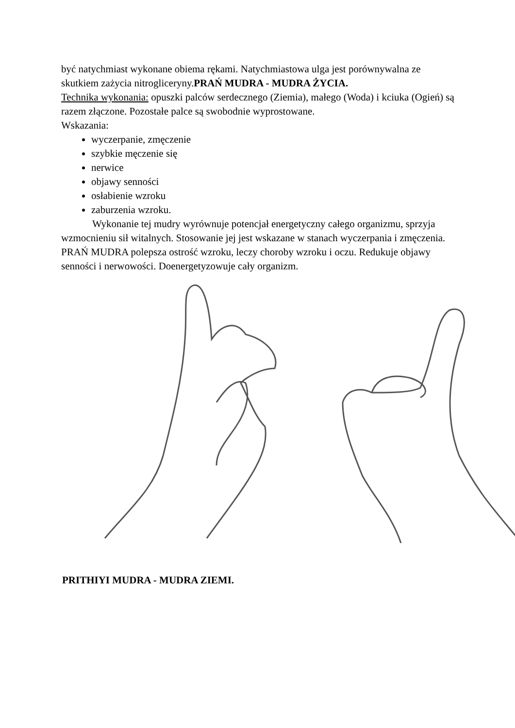być natychmiast wykonane obiema rękami. Natychmiastowa ulga jest porównywalna ze skutkiem zażycia nitrogliceryny.PRAŃ MUDRA - MUDRA ŻYCIA.
Technika wykonania: opuszki palców serdecznego (Ziemia), małego (Woda) i kciuka (Ogień) są razem złączone. Pozostałe palce są swobodnie wyprostowane.
Wskazania:
wyczerpanie, zmęczenie
szybkie męczenie się
nerwice
objawy senności
osłabienie wzroku
zaburzenia wzroku.
Wykonanie tej mudry wyrównuje potencjał energetyczny całego organizmu, sprzyja wzmocnieniu sił witalnych. Stosowanie jej jest wskazane w stanach wyczerpania i zmęczenia. PRAŃ MUDRA polepsza ostrość wzroku, leczy choroby wzroku i oczu. Redukuje objawy senności i nerwowości. Doenergetyzowuje cały organizm.
PRITHIYI MUDRA - MUDRA ZIEMI.